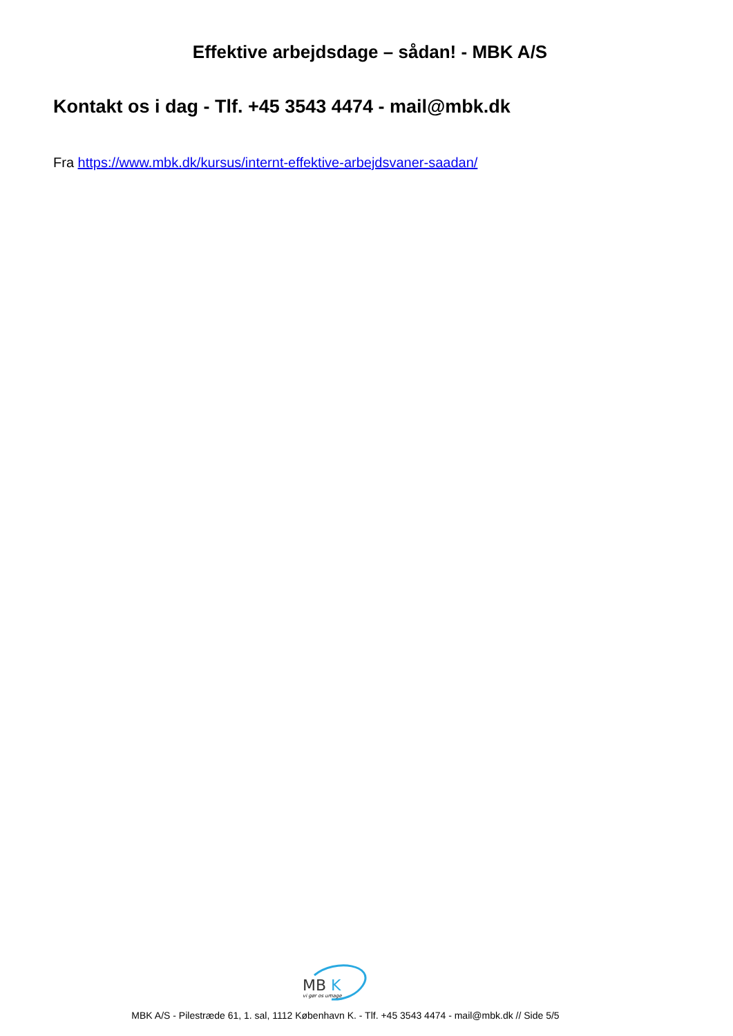Effektive arbejdsdage – sådan! - MBK A/S
Kontakt os i dag - Tlf. +45 3543 4474 - mail@mbk.dk
Fra https://www.mbk.dk/kursus/internt-effektive-arbejdsvaner-saadan/
MB
K
vi gør os umage
MBK A/S - Pilestræde 61, 1. sal, 1112 København K. - Tlf. +45 3543 4474 - mail@mbk.dk // Side 5/5